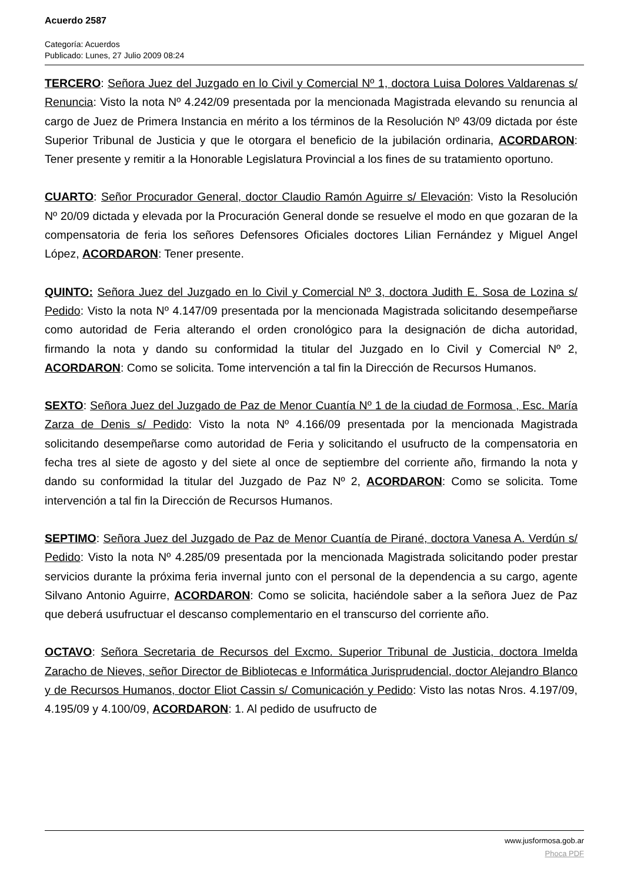Acuerdo 2587
Categoría: Acuerdos
Publicado: Lunes, 27 Julio 2009 08:24
TERCERO: Señora Juez del Juzgado en lo Civil y Comercial Nº 1, doctora Luisa Dolores Valdarenas s/ Renuncia: Visto la nota Nº 4.242/09 presentada por la mencionada Magistrada elevando su renuncia al cargo de Juez de Primera Instancia en mérito a los términos de la Resolución Nº 43/09 dictada por éste Superior Tribunal de Justicia y que le otorgara el beneficio de la jubilación ordinaria, ACORDARON: Tener presente y remitir a la Honorable Legislatura Provincial a los fines de su tratamiento oportuno.
CUARTO: Señor Procurador General, doctor Claudio Ramón Aguirre s/ Elevación: Visto la Resolución Nº 20/09 dictada y elevada por la Procuración General donde se resuelve el modo en que gozaran de la compensatoria de feria los señores Defensores Oficiales doctores Lilian Fernández y Miguel Angel López, ACORDARON: Tener presente.
QUINTO: Señora Juez del Juzgado en lo Civil y Comercial Nº 3, doctora Judith E. Sosa de Lozina s/ Pedido: Visto la nota Nº 4.147/09 presentada por la mencionada Magistrada solicitando desempeñarse como autoridad de Feria alterando el orden cronológico para la designación de dicha autoridad, firmando la nota y dando su conformidad la titular del Juzgado en lo Civil y Comercial Nº 2, ACORDARON: Como se solicita. Tome intervención a tal fin la Dirección de Recursos Humanos.
SEXTO: Señora Juez del Juzgado de Paz de Menor Cuantía Nº 1 de la ciudad de Formosa , Esc. María Zarza de Denis s/ Pedido: Visto la nota Nº 4.166/09 presentada por la mencionada Magistrada solicitando desempeñarse como autoridad de Feria y solicitando el usufructo de la compensatoria en fecha tres al siete de agosto y del siete al once de septiembre del corriente año, firmando la nota y dando su conformidad la titular del Juzgado de Paz Nº 2, ACORDARON: Como se solicita. Tome intervención a tal fin la Dirección de Recursos Humanos.
SEPTIMO: Señora Juez del Juzgado de Paz de Menor Cuantía de Pirané, doctora Vanesa A. Verdún s/ Pedido: Visto la nota Nº 4.285/09 presentada por la mencionada Magistrada solicitando poder prestar servicios durante la próxima feria invernal junto con el personal de la dependencia a su cargo, agente Silvano Antonio Aguirre, ACORDARON: Como se solicita, haciéndole saber a la señora Juez de Paz que deberá usufructuar el descanso complementario en el transcurso del corriente año.
OCTAVO: Señora Secretaria de Recursos del Excmo. Superior Tribunal de Justicia, doctora Imelda Zaracho de Nieves, señor Director de Bibliotecas e Informática Jurisprudencial, doctor Alejandro Blanco y de Recursos Humanos, doctor Eliot Cassin s/ Comunicación y Pedido: Visto las notas Nros. 4.197/09, 4.195/09 y 4.100/09, ACORDARON: 1. Al pedido de usufructo de
www.jusformosa.gob.ar
Phoca PDF